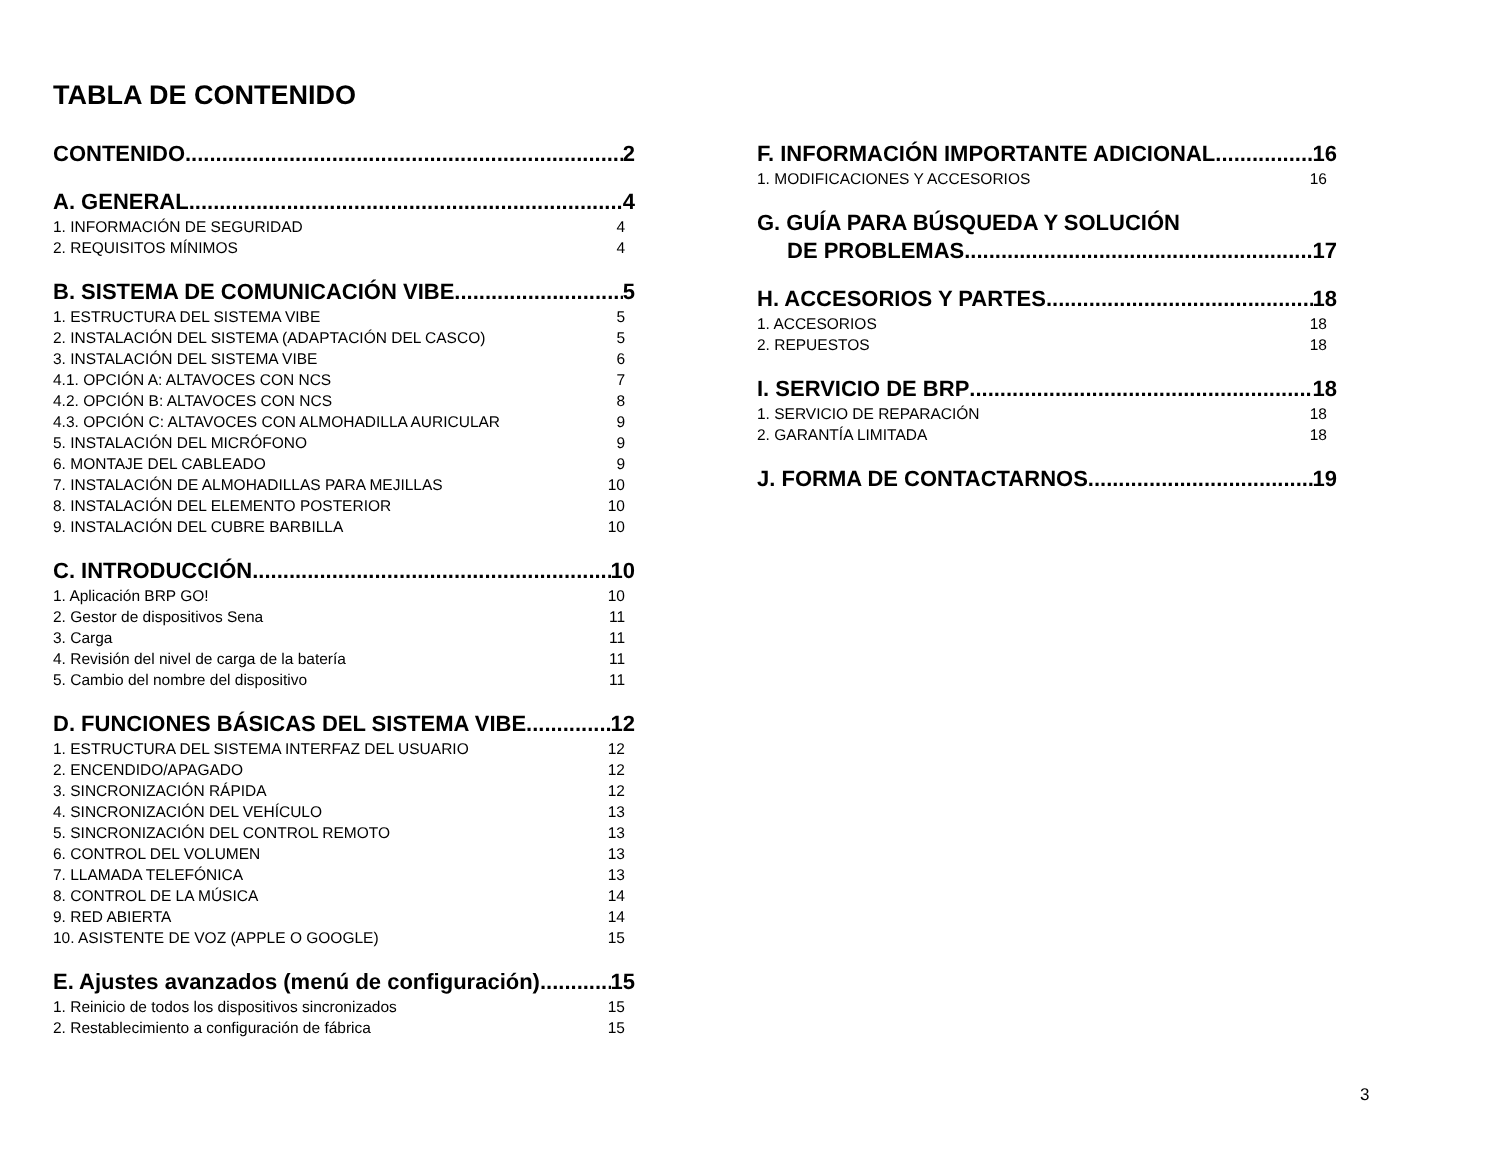TABLA DE CONTENIDO
CONTENIDO 2
A. GENERAL 4
1. INFORMACIÓN DE SEGURIDAD 4
2. REQUISITOS MÍNIMOS 4
B. SISTEMA DE COMUNICACIÓN VIBE 5
1. ESTRUCTURA DEL SISTEMA VIBE 5
2. INSTALACIÓN DEL SISTEMA (ADAPTACIÓN DEL CASCO) 5
3. INSTALACIÓN DEL SISTEMA VIBE 6
4.1. OPCIÓN A: ALTAVOCES CON NCS 7
4.2. OPCIÓN B: ALTAVOCES CON NCS 8
4.3. OPCIÓN C: ALTAVOCES CON ALMOHADILLA AURICULAR 9
5. INSTALACIÓN DEL MICRÓFONO 9
6. MONTAJE DEL CABLEADO 9
7. INSTALACIÓN DE ALMOHADILLAS PARA MEJILLAS 10
8. INSTALACIÓN DEL ELEMENTO POSTERIOR 10
9. INSTALACIÓN DEL CUBRE BARBILLA 10
C. INTRODUCCIÓN 10
1. Aplicación BRP GO! 10
2. Gestor de dispositivos Sena 11
3. Carga 11
4. Revisión del nivel de carga de la batería 11
5. Cambio del nombre del dispositivo 11
D. FUNCIONES BÁSICAS DEL SISTEMA VIBE 12
1. ESTRUCTURA DEL SISTEMA INTERFAZ DEL USUARIO 12
2. ENCENDIDO/APAGADO 12
3. SINCRONIZACIÓN RÁPIDA 12
4. SINCRONIZACIÓN DEL VEHÍCULO 13
5. SINCRONIZACIÓN DEL CONTROL REMOTO 13
6. CONTROL DEL VOLUMEN 13
7. LLAMADA TELEFÓNICA 13
8. CONTROL DE LA MÚSICA 14
9. RED ABIERTA 14
10. ASISTENTE DE VOZ (APPLE O GOOGLE) 15
E. Ajustes avanzados (menú de configuración) 15
1. Reinicio de todos los dispositivos sincronizados 15
2. Restablecimiento a configuración de fábrica 15
F. INFORMACIÓN IMPORTANTE ADICIONAL 16
1. MODIFICACIONES Y ACCESORIOS 16
G. GUÍA PARA BÚSQUEDA Y SOLUCIÓN
DE PROBLEMAS 17
H. ACCESORIOS Y PARTES 18
1. ACCESORIOS 18
2. REPUESTOS 18
I. SERVICIO DE BRP 18
1. SERVICIO DE REPARACIÓN 18
2. GARANTÍA LIMITADA 18
J. FORMA DE CONTACTARNOS 19
3